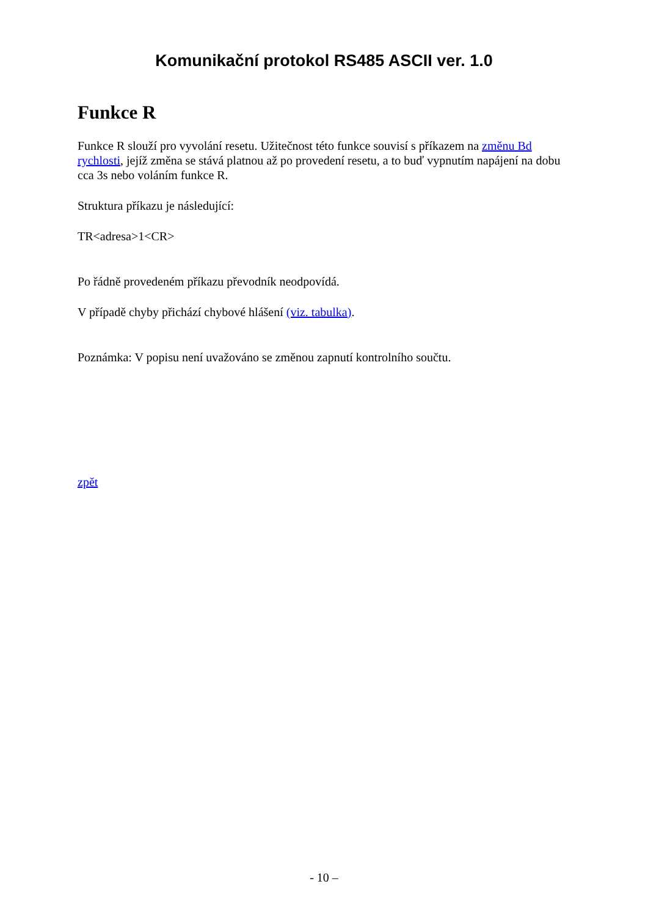Komunikační protokol RS485 ASCII ver. 1.0
Funkce R
Funkce R slouží pro vyvolání resetu. Užitečnost této funkce souvisí s příkazem na změnu Bd rychlosti, jejíž změna se stává platnou až po provedení resetu, a to buď vypnutím napájení na dobu cca 3s nebo voláním funkce R.
Struktura příkazu je následující:
TR<adresa>1<CR>
Po řádně provedeném příkazu převodník neodpovídá.
V případě chyby přichází chybové hlášení (viz. tabulka).
Poznámka: V popisu není uvažováno se změnou zapnutí kontrolního součtu.
zpět
- 10 –